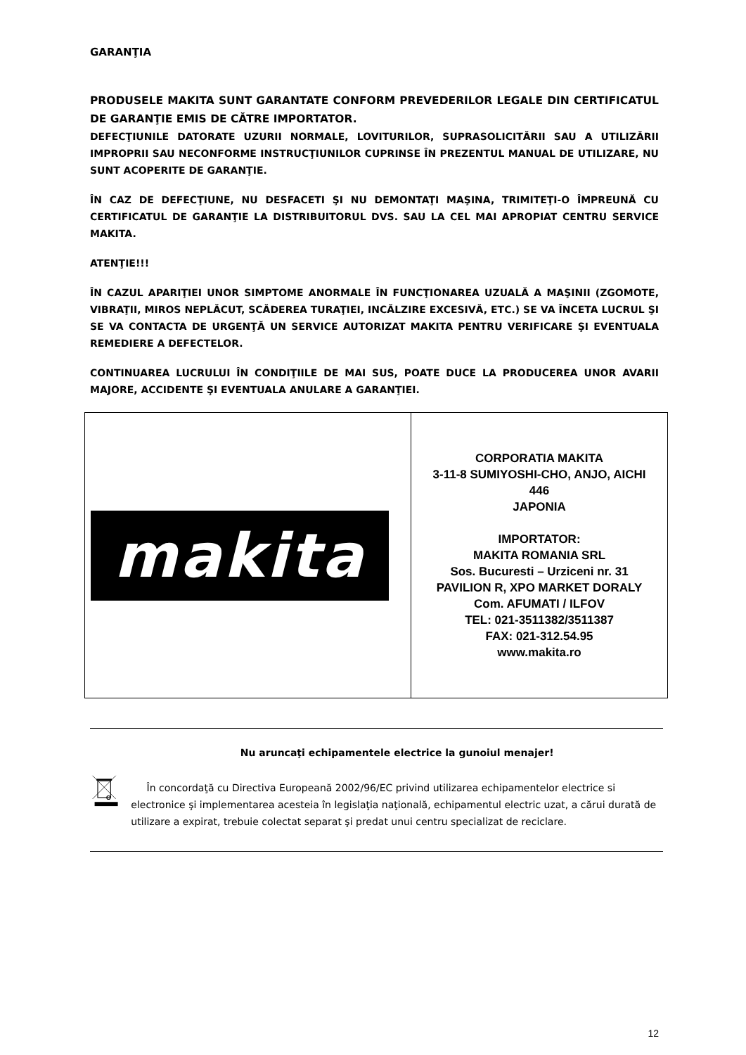GARANŢIA
PRODUSELE MAKITA SUNT GARANTATE CONFORM PREVEDERILOR LEGALE DIN CERTIFICATUL DE GARANŢIE EMIS DE CĂTRE IMPORTATOR.
DEFECŢIUNILE DATORATE UZURII NORMALE, LOVITURILOR, SUPRASOLICITĂRII SAU A UTILIZĂRII IMPROPRII SAU NECONFORME INSTRUCŢIUNILOR CUPRINSE ÎN PREZENTUL MANUAL DE UTILIZARE, NU SUNT ACOPERITE DE GARANŢIE.
ÎN CAZ DE DEFECŢIUNE, NU DESFACETI ŞI NU DEMONTAŢI MAŞINA, TRIMITEŢI-O ÎMPREUNĂ CU CERTIFICATUL DE GARANŢIE LA DISTRIBUITORUL DVS. SAU LA CEL MAI APROPIAT CENTRU SERVICE MAKITA.
ATENŢIE!!!
ÎN CAZUL APARIŢIEI UNOR SIMPTOME ANORMALE ÎN FUNCŢIONAREA UZUALĂ A MAŞINII (ZGOMOTE, VIBRAŢII, MIROS NEPLĂCUT, SCĂDEREA TURAŢIEI, INCĂLZIRE EXCESIVĂ, ETC.) SE VA ÎNCETA LUCRUL ŞI SE VA CONTACTA DE URGENŢĂ UN SERVICE AUTORIZAT MAKITA PENTRU VERIFICARE ŞI EVENTUALA REMEDIERE A DEFECTELOR.
CONTINUAREA LUCRULUI ÎN CONDIŢIILE DE MAI SUS, POATE DUCE LA PRODUCEREA UNOR AVARII MAJORE, ACCIDENTE ŞI EVENTUALA ANULARE A GARANŢIEI.
| makita | CORPORATIA MAKITA 3-11-8 SUMIYOSHI-CHO, ANJO, AICHI 446 JAPONIA IMPORTATOR: MAKITA ROMANIA SRL Sos. Bucuresti – Urziceni nr. 31 PAVILION R, XPO MARKET DORALY Com. AFUMATI / ILFOV TEL: 021-3511382/3511387 FAX: 021-312.54.95 www.makita.ro |
Nu aruncaţi echipamentele electrice la gunoiul menajer!
În concordaţă cu Directiva Europeană 2002/96/EC privind utilizarea echipamentelor electrice si electronice şi implementarea acesteia în legislaţia naţională, echipamentul electric uzat, a cărui durată de utilizare a expirat, trebuie colectat separat şi predat unui centru specializat de reciclare.
12